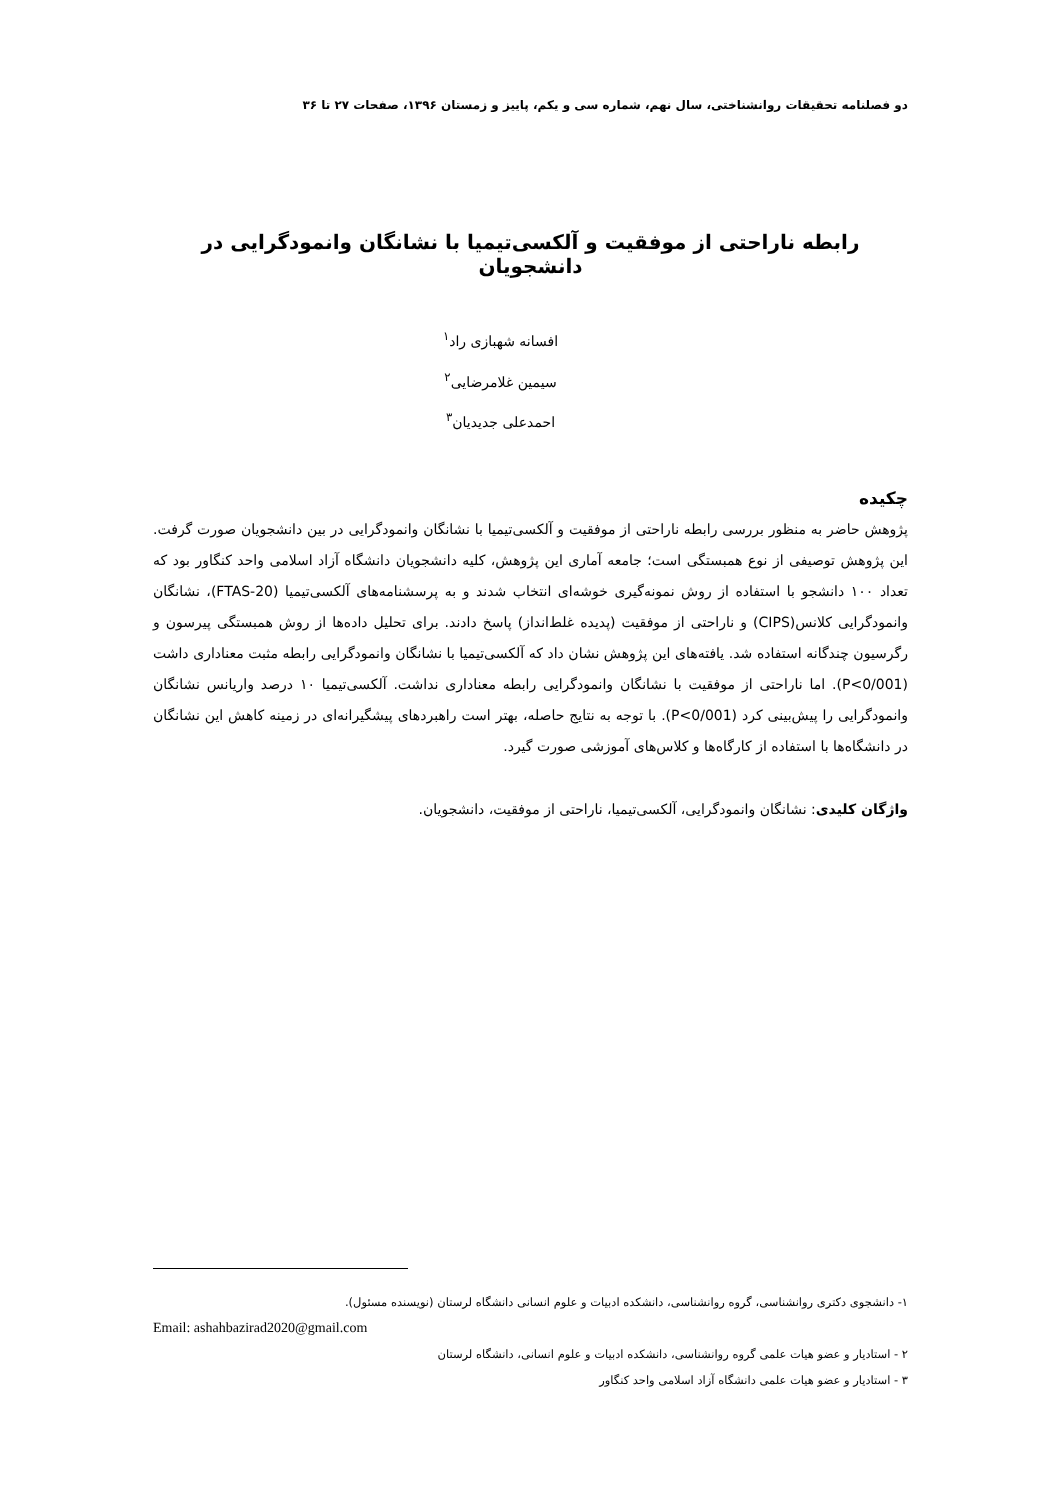دو فصلنامه تحقیقات روانشناختی، سال نهم، شماره سی و یکم، پاییز و زمستان ۱۳۹۶، صفحات ۲۷ تا ۳۶
رابطه ناراحتی از موفقیت و آلکسی‌تیمیا با نشانگان وانمودگرایی در دانشجویان
افسانه شهبازی راد<sup>۱</sup>
سیمین غلامرضایی<sup>۲</sup>
احمدعلی جدیدیان<sup>۳</sup>
چکیده
پژوهش حاضر به منظور بررسی رابطه ناراحتی از موفقیت و آلکسی‌تیمیا با نشانگان وانمودگرایی در بین دانشجویان صورت گرفت. این پژوهش توصیفی از نوع همبستگی است؛ جامعه آماری این پژوهش، کلیه دانشجویان دانشگاه آزاد اسلامی واحد کنگاور بود که تعداد ۱۰۰ دانشجو با استفاده از روش نمونه‌گیری خوشه‌ای انتخاب شدند و به پرسشنامه‌های آلکسی‌تیمیا (FTAS-20)، نشانگان وانمودگرایی کلانس(CIPS) و ناراحتی از موفقیت (پدیده غلط‌انداز) پاسخ دادند. برای تحلیل داده‌ها از روش همبستگی پیرسون و رگرسیون چندگانه استفاده شد. یافته‌های این پژوهش نشان داد که آلکسی‌تیمیا با نشانگان وانمودگرایی رابطه مثبت معناداری داشت (P<0/001). اما ناراحتی از موفقیت با نشانگان وانمودگرایی رابطه معناداری نداشت. آلکسی‌تیمیا ۱۰ درصد واریانس نشانگان وانمودگرایی را پیش‌بینی کرد (P<0/001). با توجه به نتایج حاصله، بهتر است راهبردهای پیشگیرانه‌ای در زمینه کاهش این نشانگان در دانشگاه‌ها با استفاده از کارگاه‌ها و کلاس‌های آموزشی صورت گیرد.
واژگان کلیدی: نشانگان وانمودگرایی، آلکسی‌تیمیا، ناراحتی از موفقیت، دانشجویان.
۱- دانشجوی دکتری روانشناسی، گروه روانشناسی، دانشکده ادبیات و علوم انسانی دانشگاه لرستان (نویسنده مسئول).
Email: ashahbazirad2020@gmail.com
۲ - استادیار و عضو هیات علمی گروه روانشناسی، دانشکده ادبیات و علوم انسانی، دانشگاه لرستان
۳ - استادیار و عضو هیات علمی دانشگاه آزاد اسلامی واحد کنگاور